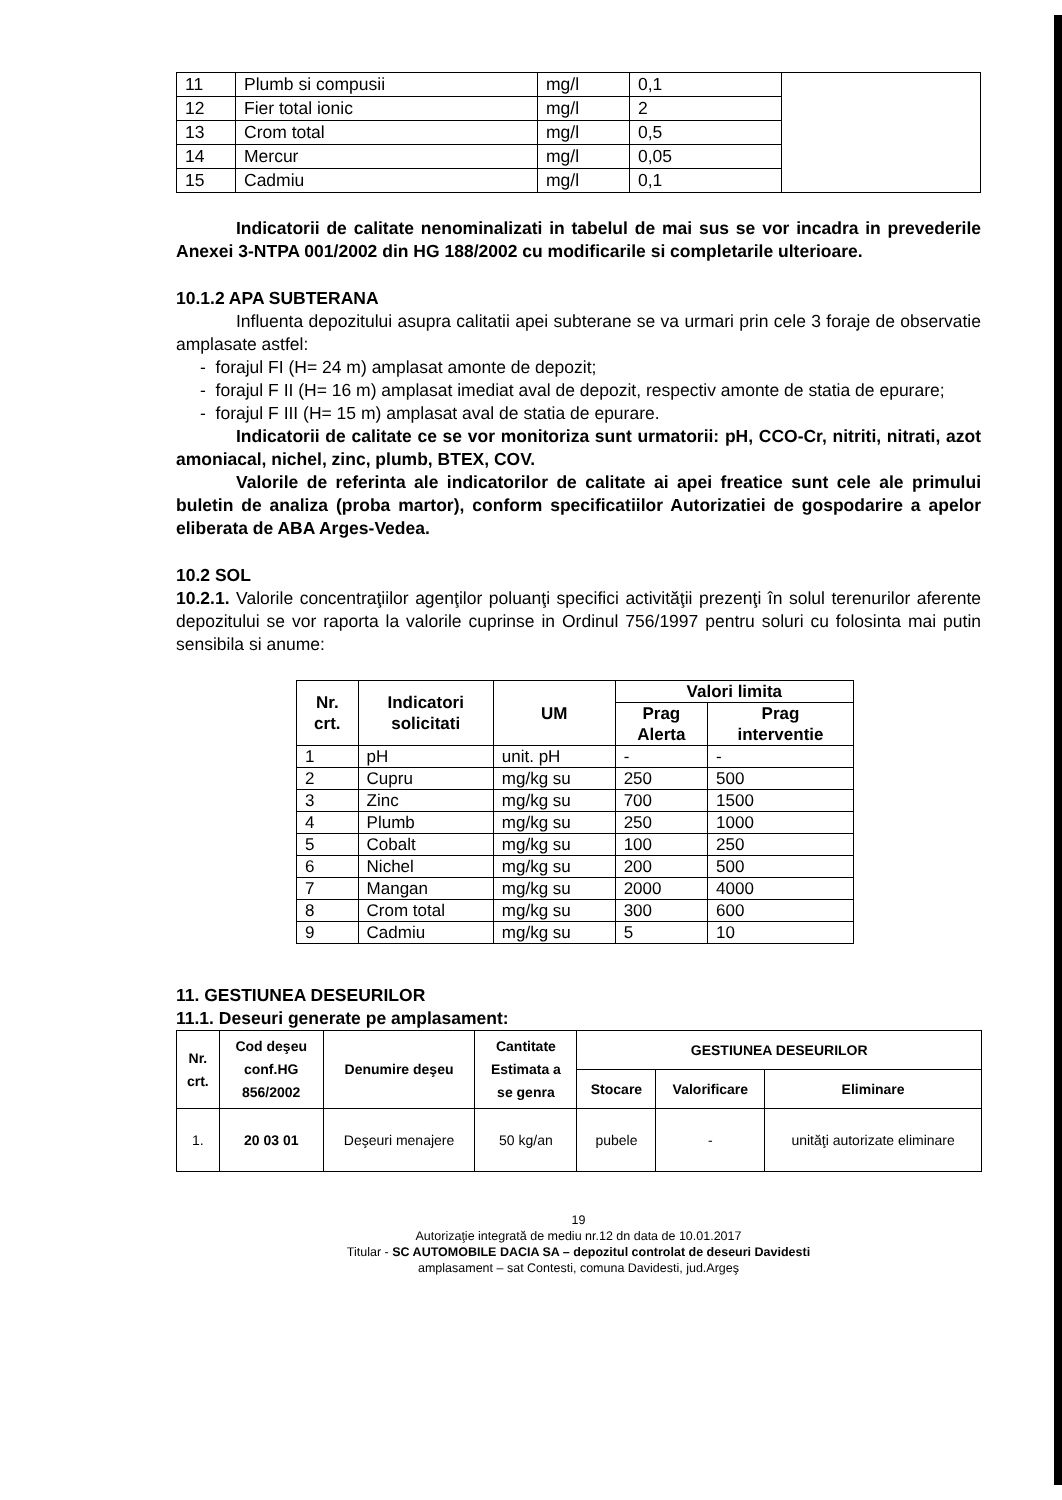| 11 | Plumb si compusii | mg/l | 0,1 | |
| 12 | Fier total ionic | mg/l | 2 | |
| 13 | Crom total | mg/l | 0,5 | |
| 14 | Mercur | mg/l | 0,05 | |
| 15 | Cadmiu | mg/l | 0,1 | |
Indicatorii de calitate nenominalizati in tabelul de mai sus se vor incadra in prevederile Anexei 3-NTPA 001/2002 din HG 188/2002 cu modificarile si completarile ulterioare.
10.1.2 APA SUBTERANA
Influenta depozitului asupra calitatii apei subterane se va urmari prin cele 3 foraje de observatie amplasate astfel:
- forajul FI (H= 24 m) amplasat amonte de depozit;
- forajul F II (H= 16 m) amplasat imediat aval de depozit, respectiv amonte de statia de epurare;
- forajul F III (H= 15 m) amplasat aval de statia de epurare.
Indicatorii de calitate ce se vor monitoriza sunt urmatorii: pH, CCO-Cr, nitriti, nitrati, azot amoniacal, nichel, zinc, plumb, BTEX, COV.
Valorile de referinta ale indicatorilor de calitate ai apei freatice sunt cele ale primului buletin de analiza (proba martor), conform specificatiilor Autorizatiei de gospodarire a apelor eliberata de ABA Arges-Vedea.
10.2 SOL
10.2.1. Valorile concentraţiilor agenţilor poluanţi specifici activităţii prezenţi în solul terenurilor aferente depozitului se vor raporta la valorile cuprinse in Ordinul 756/1997 pentru soluri cu folosinta mai putin sensibila si anume:
| Nr. crt. | Indicatori solicitati | UM | Valori limita | |
| --- | --- | --- | --- | --- |
| | | | Prag Alerta | Prag interventie |
| 1 | pH | unit. pH | - | - |
| 2 | Cupru | mg/kg su | 250 | 500 |
| 3 | Zinc | mg/kg su | 700 | 1500 |
| 4 | Plumb | mg/kg su | 250 | 1000 |
| 5 | Cobalt | mg/kg su | 100 | 250 |
| 6 | Nichel | mg/kg su | 200 | 500 |
| 7 | Mangan | mg/kg su | 2000 | 4000 |
| 8 | Crom total | mg/kg su | 300 | 600 |
| 9 | Cadmiu | mg/kg su | 5 | 10 |
11. GESTIUNEA DESEURILOR
11.1. Deseuri generate pe amplasament:
| Nr. crt. | Cod deşeu conf.HG 856/2002 | Denumire deşeu | Cantitate Estimata a se genra | GESTIUNEA DESEURILOR | | |
| --- | --- | --- | --- | --- | --- | --- |
| | | | | Stocare | Valorificare | Eliminare |
| 1. | 20 03 01 | Deşeuri menajere | 50 kg/an | pubele | - | unităţi autorizate eliminare |
19
Autorizaţie integrată de mediu nr.12 dn data de 10.01.2017
Titular - SC AUTOMOBILE DACIA SA – depozitul controlat de deseuri Davidesti
amplasament – sat Contesti, comuna Davidesti, jud.Argeş